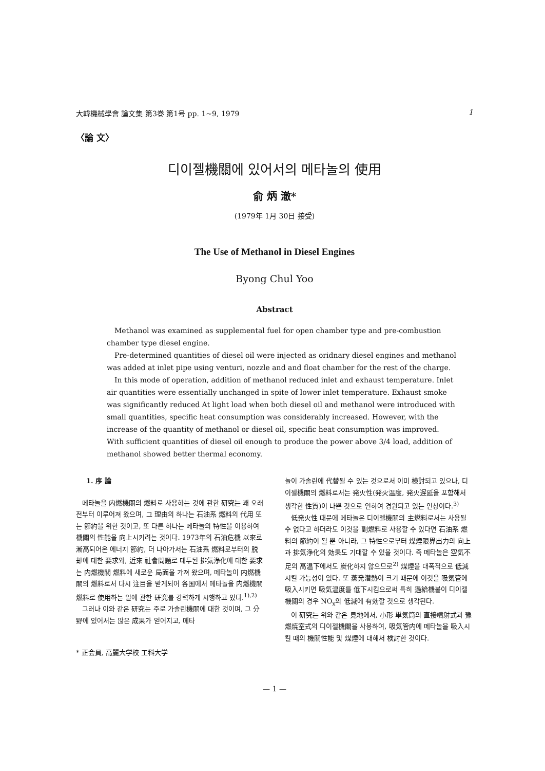大韓機械學會 論文集 第3巻 第1号 pp. 1~9, 1979 1
〈論 文〉
디이젤機關에 있어서의 메타놀의 使用
俞 炳 澈*
(1979年 1月 30日 接受)
The Use of Methanol in Diesel Engines
Byong Chul Yoo
Abstract
Methanol was examined as supplemental fuel for open chamber type and pre-combustion chamber type diesel engine.
Pre-determined quantities of diesel oil were injected as oridnary diesel engines and methanol was added at inlet pipe using venturi, nozzle and and float chamber for the rest of the charge.
In this mode of operation, addition of methanol reduced inlet and exhaust temperature. Inlet air quantities were essentially unchanged in spite of lower inlet temperature. Exhaust smoke was significantly reduced At light load when both diesel oil and methanol were introduced with small quantities, specific heat consumption was considerably increased. However, with the increase of the quantity of methanol or diesel oil, specific heat consumption was improved. With sufficient quantities of diesel oil enough to produce the power above 3/4 load, addition of methanol showed better thermal economy.
1. 序 論
메타놀을 内燃機關의 燃料로 사용하는 것에 관한 研究는 꽤 오래 전부터 이루어져 왔으며, 그 理由의 하나는 石油系 燃料의 代用 또는 節約을 위한 것이고, 또 다른 하나는 메타놀의 特性을 이용하여 機關의 性能을 向上시키려는 것이다. 1973年의 石油危機 以來로 漸高되어온 에너지 節約, 더 나아가서는 石油系 燃料로부터의 脱却에 대한 要求와, 近來 社會問題로 대두된 排気浄化에 대한 要求는 内燃機關 燃料에 새로운 局面을 가져 왔으며, 메타놀이 内燃機關의 燃料로서 다시 注目을 받게되어 各国에서 메타놀을 内燃機關 燃料로 使用하는 일에 관한 研究를 강력하게 시행하고 있다.<sup>1),2)</sup>
그러나 이와 같은 研究는 주로 가솔린機關에 대한 것이며, 그 分野에 있어서는 많은 成果가 얻어지고, 메타
* 正会員, 高麗大学校 工科大学
놀이 가솔린에 代替될 수 있는 것으로서 이미 検討되고 있으나, 디이젤機關의 燃料로서는 発火性(発火温度, 発火遅延을 포함해서 생각한 性質)이 나쁜 것으로 인하여 경원되고 있는 인상이다.<sup>3)</sup>
低発火性 때문에 메타놀은 디이젤機關의 主燃料로서는 사용될 수 없다고 하더라도 이것을 副燃料로 사용할 수 있다면 石油系 燃料의 節約이 될 뿐 아니라, 그 特性으로부터 煤煙限界出力의 向上과 排気浄化의 効果도 기대할 수 있을 것이다. 즉 메타놀은 空気不足의 高温下에서도 炭化하지 않으므로<sup>2)</sup> 煤煙을 대폭적으로 低減시킬 가능성이 있다. 또 蒸発潜熱이 크기 때문에 이것을 吸気管에 吸入시키면 吸気温度를 低下시킴으로써 특히 過給機붙이 디이젤機關의 경우 NO<sub>x</sub>의 低減에 有効할 것으로 생각된다.
이 研究는 위와 같은 見地에서, 小形 単気筒의 直接噴射式과 豫燃焼室式의 디이젤機關을 사용하여, 吸気管内에 메타놀을 吸入시킬 때의 機關性能 및 煤煙에 대해서 検討한 것이다.
— 1 —